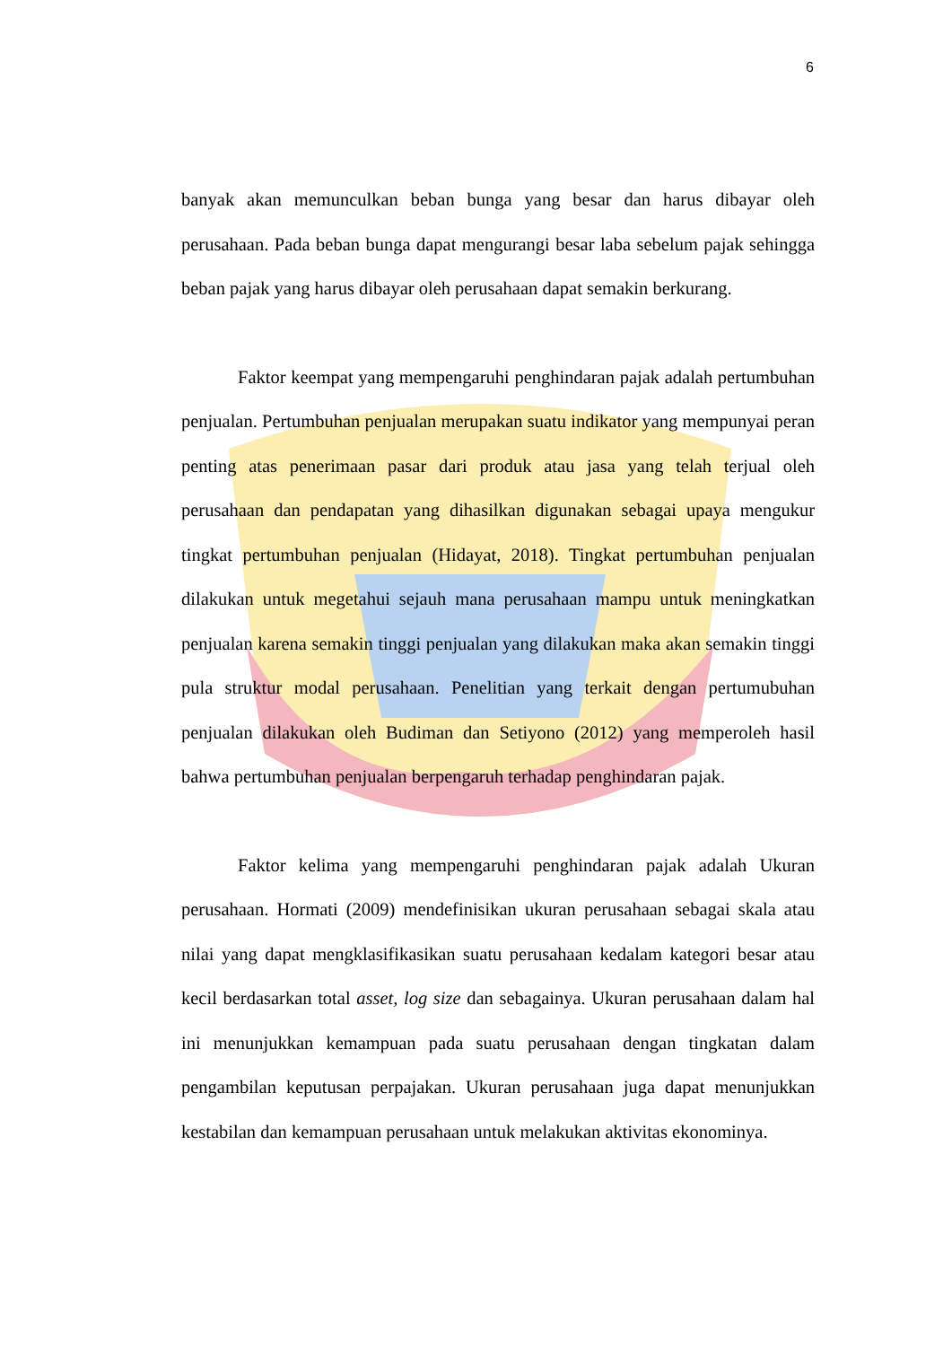6
banyak akan memunculkan beban bunga yang besar dan harus dibayar oleh perusahaan. Pada beban bunga dapat mengurangi besar laba sebelum pajak sehingga beban pajak yang harus dibayar oleh perusahaan dapat semakin berkurang.
Faktor keempat yang mempengaruhi penghindaran pajak adalah pertumbuhan penjualan. Pertumbuhan penjualan merupakan suatu indikator yang mempunyai peran penting atas penerimaan pasar dari produk atau jasa yang telah terjual oleh perusahaan dan pendapatan yang dihasilkan digunakan sebagai upaya mengukur tingkat pertumbuhan penjualan (Hidayat, 2018). Tingkat pertumbuhan penjualan dilakukan untuk megetahui sejauh mana perusahaan mampu untuk meningkatkan penjualan karena semakin tinggi penjualan yang dilakukan maka akan semakin tinggi pula struktur modal perusahaan. Penelitian yang terkait dengan pertumubuhan penjualan dilakukan oleh Budiman dan Setiyono (2012) yang memperoleh hasil bahwa pertumbuhan penjualan berpengaruh terhadap penghindaran pajak.
Faktor kelima yang mempengaruhi penghindaran pajak adalah Ukuran perusahaan. Hormati (2009) mendefinisikan ukuran perusahaan sebagai skala atau nilai yang dapat mengklasifikasikan suatu perusahaan kedalam kategori besar atau kecil berdasarkan total asset, log size dan sebagainya. Ukuran perusahaan dalam hal ini menunjukkan kemampuan pada suatu perusahaan dengan tingkatan dalam pengambilan keputusan perpajakan. Ukuran perusahaan juga dapat menunjukkan kestabilan dan kemampuan perusahaan untuk melakukan aktivitas ekonominya.